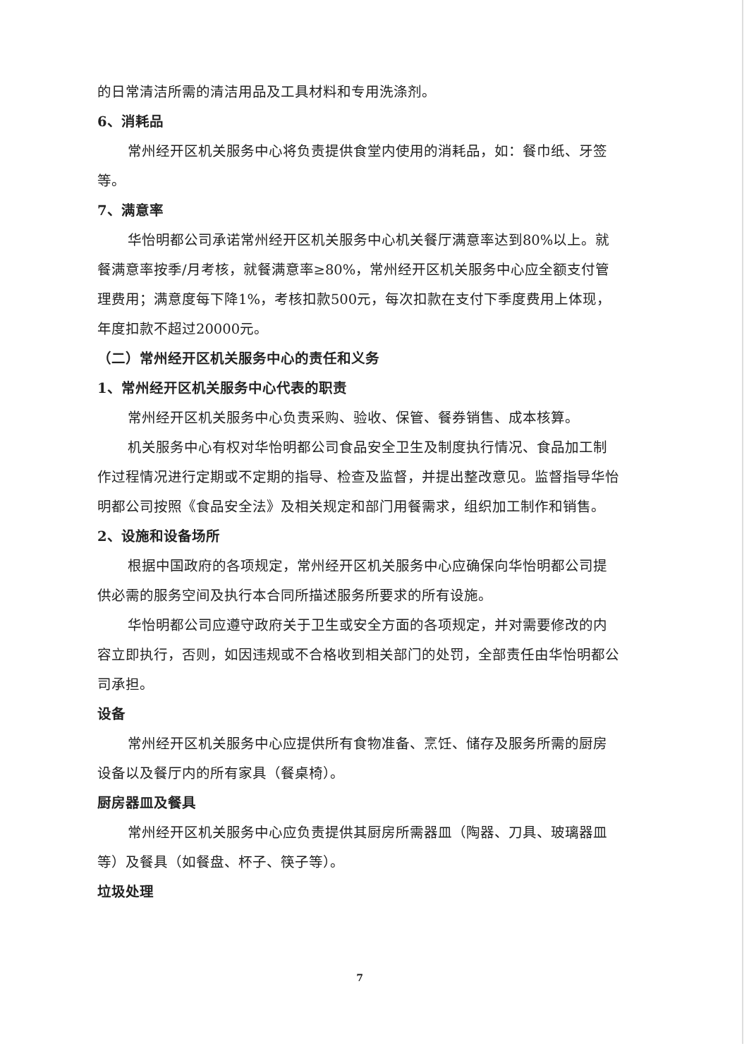的日常清洁所需的清洁用品及工具材料和专用洗涤剂。
6、消耗品
常州经开区机关服务中心将负责提供食堂内使用的消耗品，如：餐巾纸、牙签等。
7、满意率
华怡明都公司承诺常州经开区机关服务中心机关餐厅满意率达到80%以上。就餐满意率按季/月考核，就餐满意率≥80%，常州经开区机关服务中心应全额支付管理费用；满意度每下降1%，考核扣款500元，每次扣款在支付下季度费用上体现，年度扣款不超过20000元。
（二）常州经开区机关服务中心的责任和义务
1、常州经开区机关服务中心代表的职责
常州经开区机关服务中心负责采购、验收、保管、餐券销售、成本核算。
机关服务中心有权对华怡明都公司食品安全卫生及制度执行情况、食品加工制作过程情况进行定期或不定期的指导、检查及监督，并提出整改意见。监督指导华怡明都公司按照《食品安全法》及相关规定和部门用餐需求，组织加工制作和销售。
2、设施和设备场所
根据中国政府的各项规定，常州经开区机关服务中心应确保向华怡明都公司提供必需的服务空间及执行本合同所描述服务所要求的所有设施。
华怡明都公司应遵守政府关于卫生或安全方面的各项规定，并对需要修改的内容立即执行，否则，如因违规或不合格收到相关部门的处罚，全部责任由华怡明都公司承担。
设备
常州经开区机关服务中心应提供所有食物准备、烹饪、储存及服务所需的厨房设备以及餐厅内的所有家具（餐桌椅）。
厨房器皿及餐具
常州经开区机关服务中心应负责提供其厨房所需器皿（陶器、刀具、玻璃器皿等）及餐具（如餐盘、杯子、筷子等）。
垃圾处理
7